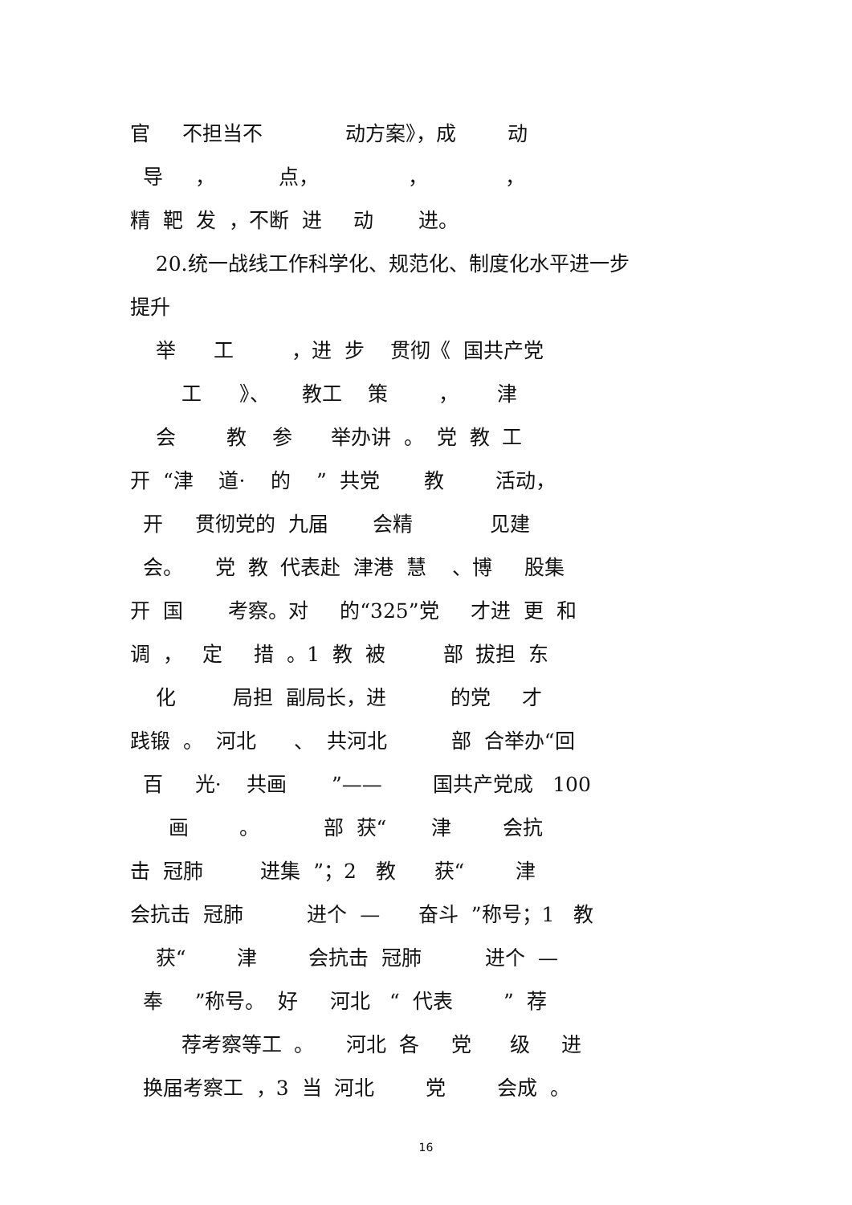官 不担当不 动方案》，成 动
导 ， 点， ， ，
精 靶 发 ，不断 进 动 进。
20.统一战线工作科学化、规范化、制度化水平进一步
提升
举 工 ，进 步 贯彻《 国共产党
工 》、 教工 策 ， 津
会 教 参 举办讲 。 党 教 工
开 “津 道· 的 ” 共党 教 活动，
开 贯彻党的 九届 会精 见建
会。 党 教 代表赴 津港 慧 、博 股集
开 国 考察。对 的“325”党 才进 更 和
调 ， 定 措 。1 教 被 部 拔担 东
化 局担 副局长，进 的党 才
践锻 。 河北 、 共河北 部 合举办“回
百 光· 共画 ”—— 国共产党成 100
画 。 部 获“ 津 会抗
击 冠肺 进集 ”；2 教 获“ 津
会抗击 冠肺 进个 — 奋斗 ”称号；1 教
获“ 津 会抗击 冠肺 进个 —
奉 ”称号。 好 河北 “ 代表 ” 荐
荐考察等工 。 河北 各 党 级 进
换届考察工 ，3 当 河北 党 会成 。
16